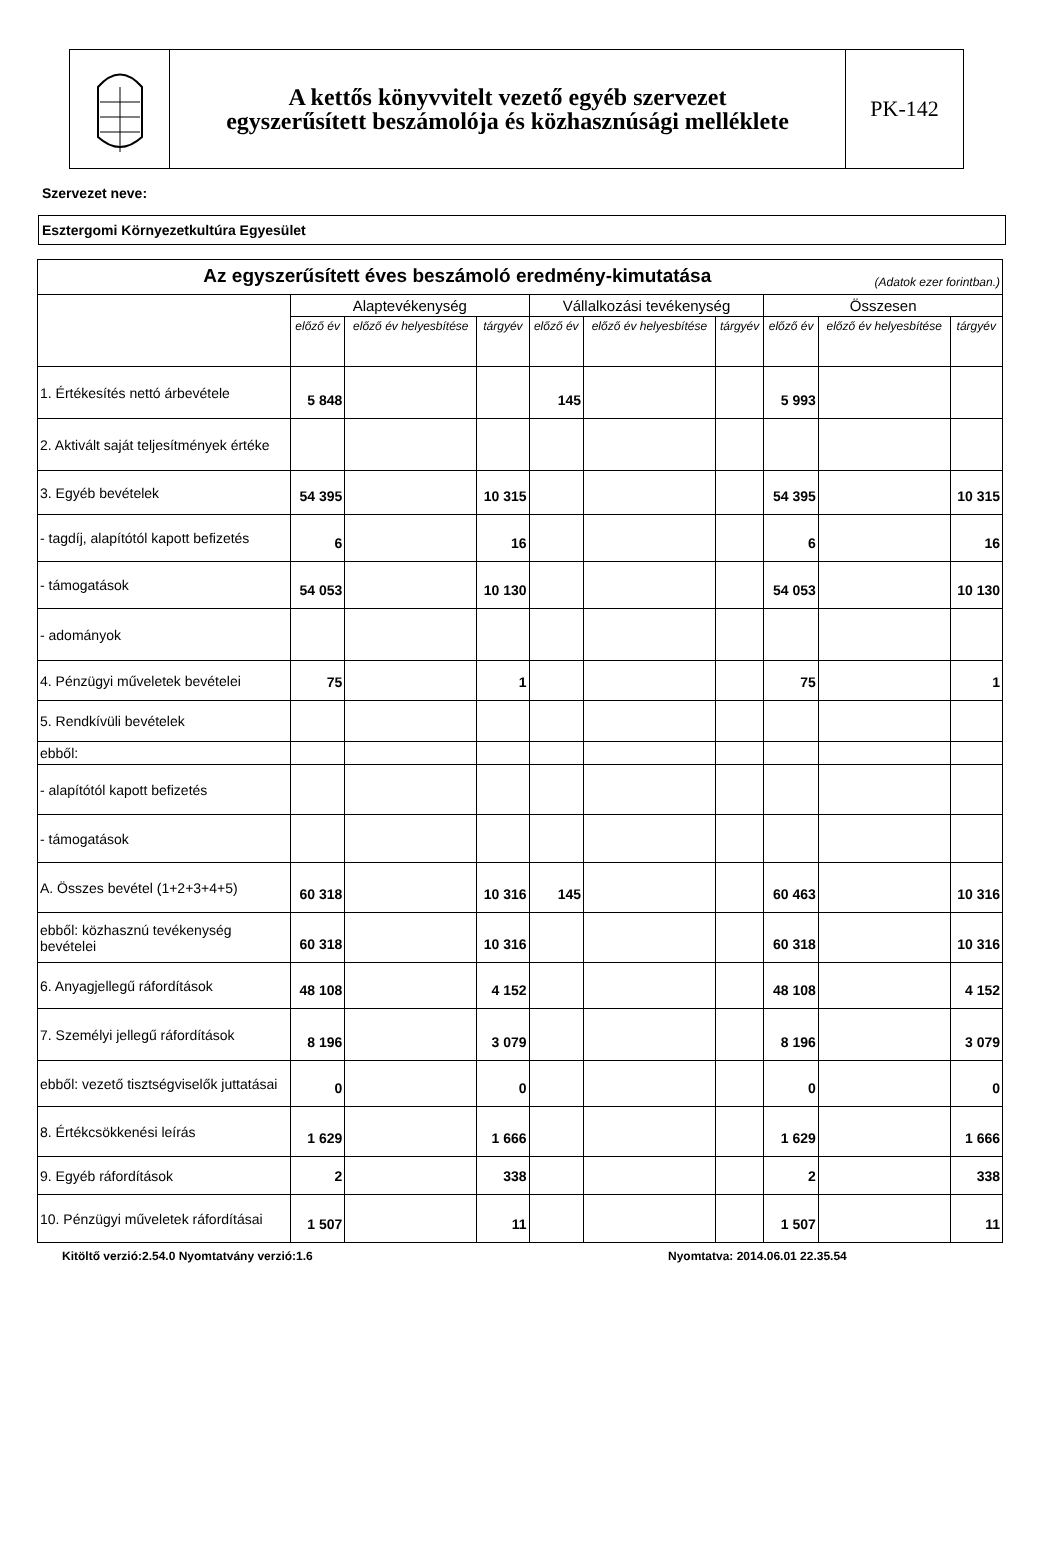A kettős könyvvitelt vezető egyéb szervezet
egyszerűsített beszámolója és közhasznúsági melléklete
PK-142
Szervezet neve:
Esztergomi Környezetkultúra Egyesület
| Az egyszerűsített éves beszámoló eredmény-kimutatása (Adatok ezer forintban.) | | | | | | | | | |
| --- | --- | --- | --- | --- | --- | --- | --- | --- | --- |
| | Alaptevékenység | | | Vállalkozási tevékenység | | | Összesen | | |
| | előző év | előző év helyesbítése | tárgyév | előző év | előző év helyesbítése | tárgyév | előző év | előző év helyesbítése | tárgyév |
| 1. Értékesítés nettó árbevétele | 5 848 | | | 145 | | | 5 993 | | |
| 2. Aktivált saját teljesítmények értéke | | | | | | | | | |
| 3. Egyéb bevételek | 54 395 | | 10 315 | | | | 54 395 | | 10 315 |
| - tagdíj, alapítótól kapott befizetés | 6 | | 16 | | | | 6 | | 16 |
| - támogatások | 54 053 | | 10 130 | | | | 54 053 | | 10 130 |
| - adományok | | | | | | | | | |
| 4. Pénzügyi műveletek bevételei | 75 | | 1 | | | | 75 | | 1 |
| 5. Rendkívüli bevételek | | | | | | | | | |
| ebből: | | | | | | | | | |
| - alapítótól kapott befizetés | | | | | | | | | |
| - támogatások | | | | | | | | | |
| A. Összes bevétel (1+2+3+4+5) | 60 318 | | 10 316 | 145 | | | 60 463 | | 10 316 |
| ebből: közhasznú tevékenység bevételei | 60 318 | | 10 316 | | | | 60 318 | | 10 316 |
| 6. Anyagjellegű ráfordítások | 48 108 | | 4 152 | | | | 48 108 | | 4 152 |
| 7. Személyi jellegű ráfordítások | 8 196 | | 3 079 | | | | 8 196 | | 3 079 |
| ebből: vezető tisztségviselők juttatásai | 0 | | 0 | | | | 0 | | 0 |
| 8. Értékcsökkenési leírás | 1 629 | | 1 666 | | | | 1 629 | | 1 666 |
| 9. Egyéb ráfordítások | 2 | | 338 | | | | 2 | | 338 |
| 10. Pénzügyi műveletek ráfordításai | 1 507 | | 11 | | | | 1 507 | | 11 |
Kitöltő verzió:2.54.0 Nyomtatvány verzió:1.6 Nyomtatva: 2014.06.01 22.35.54